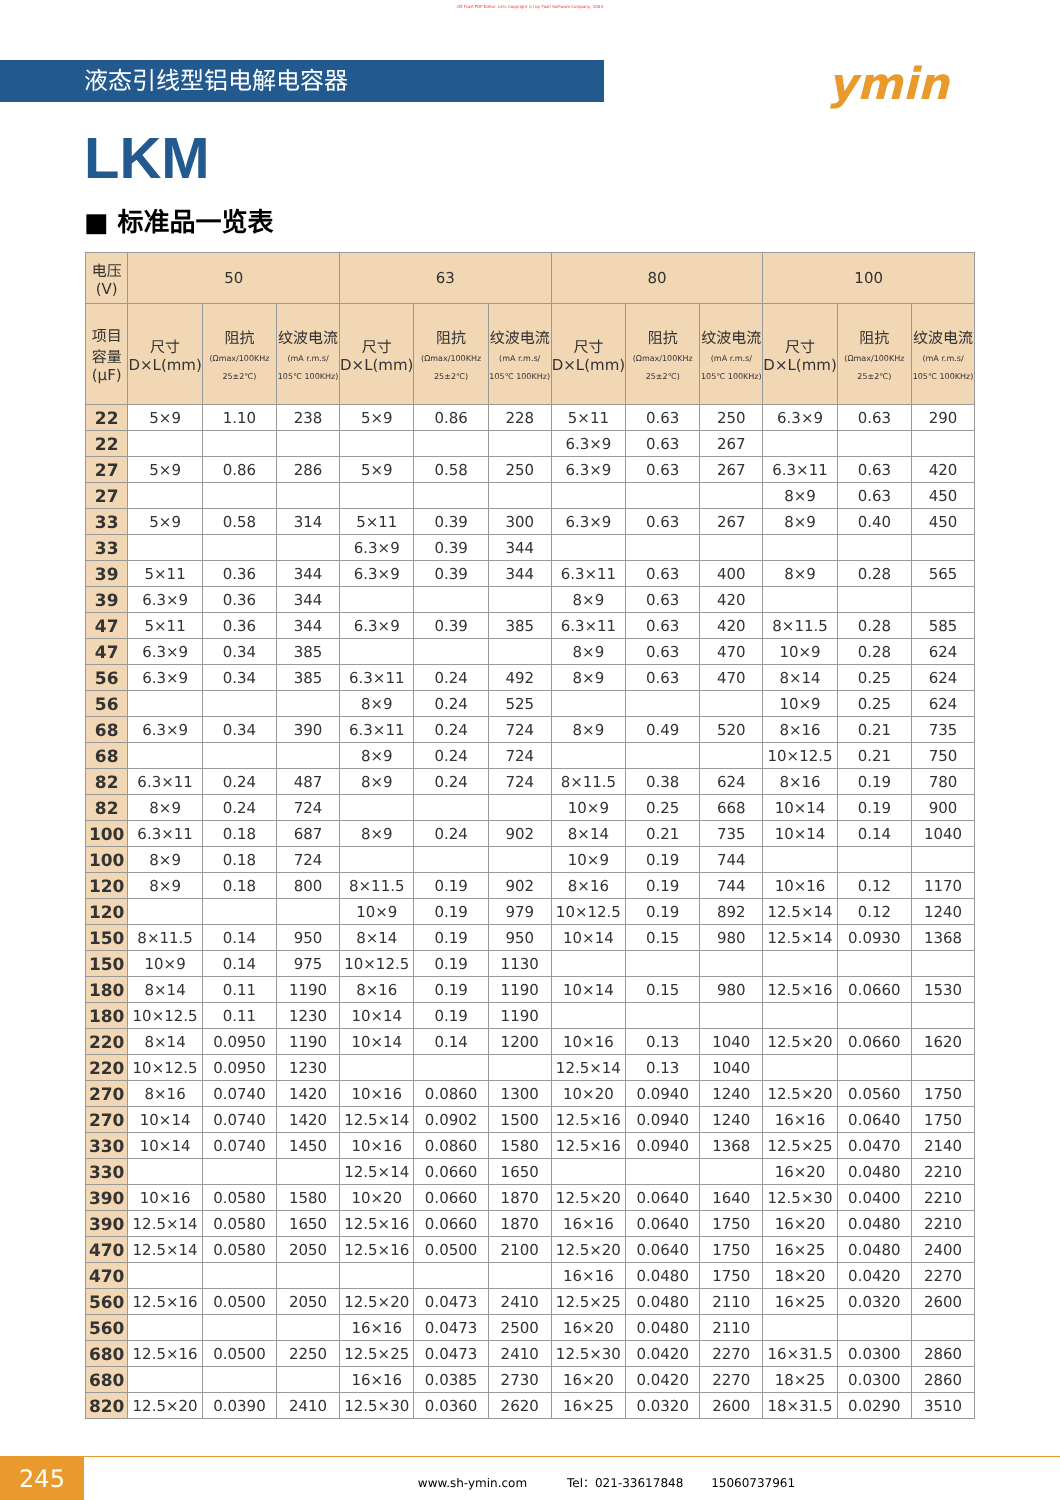ÓÉ Foxit PDF Editor ±à¼­ Copyright (c) by Foxit Software Company, 2004
液态引线型铝电解电容器
ymin
LKM
■ 标准品一览表
| 电压(V) | 50 | | | 63 | | | 80 | | | 100 | | |
| --- | --- | --- | --- | --- | --- | --- | --- | --- | --- | --- | --- | --- |
| 项目 容量 (μF) | 尺寸 D×L(mm) | 阻抗 (Ωmax/100KHz 25±2℃) | 纹波电流 (mA r.m.s/ 105℃ 100KHz) | 尺寸 D×L(mm) | 阻抗 (Ωmax/100KHz 25±2℃) | 纹波电流 (mA r.m.s/ 105℃ 100KHz) | 尺寸 D×L(mm) | 阻抗 (Ωmax/100KHz 25±2℃) | 纹波电流 (mA r.m.s/ 105℃ 100KHz) | 尺寸 D×L(mm) | 阻抗 (Ωmax/100KHz 25±2℃) | 纹波电流 (mA r.m.s/ 105℃ 100KHz) |
| 22 | 5×9 | 1.10 | 238 | 5×9 | 0.86 | 228 | 5×11 | 0.63 | 250 | 6.3×9 | 0.63 | 290 |
| 22 | | | | | | | 6.3×9 | 0.63 | 267 | | | |
| 27 | 5×9 | 0.86 | 286 | 5×9 | 0.58 | 250 | 6.3×9 | 0.63 | 267 | 6.3×11 | 0.63 | 420 |
| 27 | | | | | | | | | | 8×9 | 0.63 | 450 |
| 33 | 5×9 | 0.58 | 314 | 5×11 | 0.39 | 300 | 6.3×9 | 0.63 | 267 | 8×9 | 0.40 | 450 |
| 33 | | | | 6.3×9 | 0.39 | 344 | | | | | | |
| 39 | 5×11 | 0.36 | 344 | 6.3×9 | 0.39 | 344 | 6.3×11 | 0.63 | 400 | 8×9 | 0.28 | 565 |
| 39 | 6.3×9 | 0.36 | 344 | | | | 8×9 | 0.63 | 420 | | | |
| 47 | 5×11 | 0.36 | 344 | 6.3×9 | 0.39 | 385 | 6.3×11 | 0.63 | 420 | 8×11.5 | 0.28 | 585 |
| 47 | 6.3×9 | 0.34 | 385 | | | | 8×9 | 0.63 | 470 | 10×9 | 0.28 | 624 |
| 56 | 6.3×9 | 0.34 | 385 | 6.3×11 | 0.24 | 492 | 8×9 | 0.63 | 470 | 8×14 | 0.25 | 624 |
| 56 | | | | 8×9 | 0.24 | 525 | | | | 10×9 | 0.25 | 624 |
| 68 | 6.3×9 | 0.34 | 390 | 6.3×11 | 0.24 | 724 | 8×9 | 0.49 | 520 | 8×16 | 0.21 | 735 |
| 68 | | | | 8×9 | 0.24 | 724 | | | | 10×12.5 | 0.21 | 750 |
| 82 | 6.3×11 | 0.24 | 487 | 8×9 | 0.24 | 724 | 8×11.5 | 0.38 | 624 | 8×16 | 0.19 | 780 |
| 82 | 8×9 | 0.24 | 724 | | | | 10×9 | 0.25 | 668 | 10×14 | 0.19 | 900 |
| 100 | 6.3×11 | 0.18 | 687 | 8×9 | 0.24 | 902 | 8×14 | 0.21 | 735 | 10×14 | 0.14 | 1040 |
| 100 | 8×9 | 0.18 | 724 | | | | 10×9 | 0.19 | 744 | | | |
| 120 | 8×9 | 0.18 | 800 | 8×11.5 | 0.19 | 902 | 8×16 | 0.19 | 744 | 10×16 | 0.12 | 1170 |
| 120 | | | | 10×9 | 0.19 | 979 | 10×12.5 | 0.19 | 892 | 12.5×14 | 0.12 | 1240 |
| 150 | 8×11.5 | 0.14 | 950 | 8×14 | 0.19 | 950 | 10×14 | 0.15 | 980 | 12.5×14 | 0.0930 | 1368 |
| 150 | 10×9 | 0.14 | 975 | 10×12.5 | 0.19 | 1130 | | | | | | |
| 180 | 8×14 | 0.11 | 1190 | 8×16 | 0.19 | 1190 | 10×14 | 0.15 | 980 | 12.5×16 | 0.0660 | 1530 |
| 180 | 10×12.5 | 0.11 | 1230 | 10×14 | 0.19 | 1190 | | | | | | |
| 220 | 8×14 | 0.0950 | 1190 | 10×14 | 0.14 | 1200 | 10×16 | 0.13 | 1040 | 12.5×20 | 0.0660 | 1620 |
| 220 | 10×12.5 | 0.0950 | 1230 | | | | 12.5×14 | 0.13 | 1040 | | | |
| 270 | 8×16 | 0.0740 | 1420 | 10×16 | 0.0860 | 1300 | 10×20 | 0.0940 | 1240 | 12.5×20 | 0.0560 | 1750 |
| 270 | 10×14 | 0.0740 | 1420 | 12.5×14 | 0.0902 | 1500 | 12.5×16 | 0.0940 | 1240 | 16×16 | 0.0640 | 1750 |
| 330 | 10×14 | 0.0740 | 1450 | 10×16 | 0.0860 | 1580 | 12.5×16 | 0.0940 | 1368 | 12.5×25 | 0.0470 | 2140 |
| 330 | | | | 12.5×14 | 0.0660 | 1650 | | | | 16×20 | 0.0480 | 2210 |
| 390 | 10×16 | 0.0580 | 1580 | 10×20 | 0.0660 | 1870 | 12.5×20 | 0.0640 | 1640 | 12.5×30 | 0.0400 | 2210 |
| 390 | 12.5×14 | 0.0580 | 1650 | 12.5×16 | 0.0660 | 1870 | 16×16 | 0.0640 | 1750 | 16×20 | 0.0480 | 2210 |
| 470 | 12.5×14 | 0.0580 | 2050 | 12.5×16 | 0.0500 | 2100 | 12.5×20 | 0.0640 | 1750 | 16×25 | 0.0480 | 2400 |
| 470 | | | | | | | 16×16 | 0.0480 | 1750 | 18×20 | 0.0420 | 2270 |
| 560 | 12.5×16 | 0.0500 | 2050 | 12.5×20 | 0.0473 | 2410 | 12.5×25 | 0.0480 | 2110 | 16×25 | 0.0320 | 2600 |
| 560 | | | | 16×16 | 0.0473 | 2500 | 16×20 | 0.0480 | 2110 | | | |
| 680 | 12.5×16 | 0.0500 | 2250 | 12.5×25 | 0.0473 | 2410 | 12.5×30 | 0.0420 | 2270 | 16×31.5 | 0.0300 | 2860 |
| 680 | | | | 16×16 | 0.0385 | 2730 | 16×20 | 0.0420 | 2270 | 18×25 | 0.0300 | 2860 |
| 820 | 12.5×20 | 0.0390 | 2410 | 12.5×30 | 0.0360 | 2620 | 16×25 | 0.0320 | 2600 | 18×31.5 | 0.0290 | 3510 |
245 www.sh-ymin.com Tel：021-33617848 15060737961